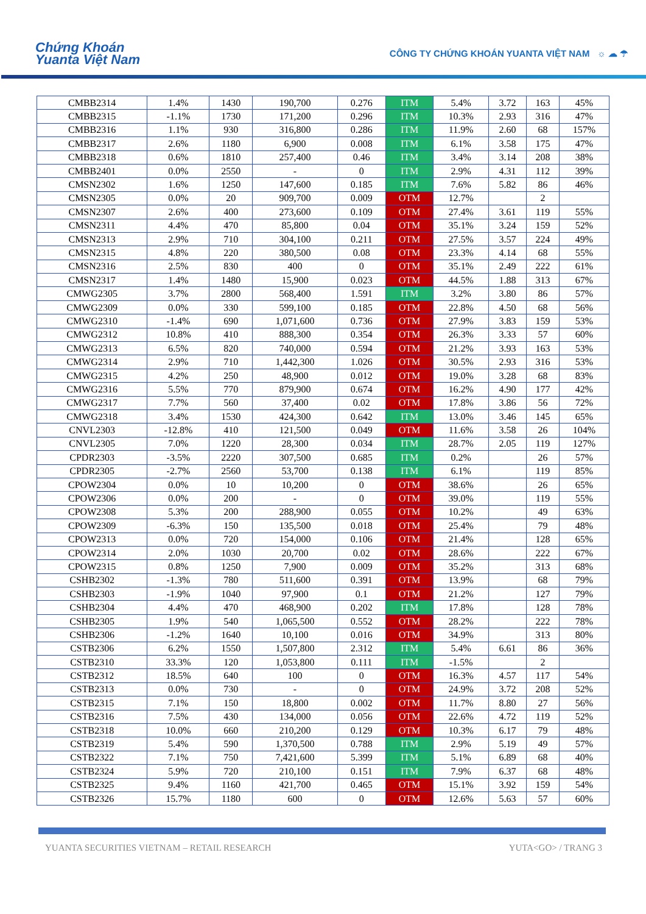Chứng Khoán
Yuanta Việt Nam
CÔNG TY CHỨNG KHOÁN YUANTA VIỆT NAM ☼ ☁ ☂
| CMBB2314 | 1.4% | 1430 | 190,700 | 0.276 | ITM | 5.4% | 3.72 | 163 | 45% |
| CMBB2315 | -1.1% | 1730 | 171,200 | 0.296 | ITM | 10.3% | 2.93 | 316 | 47% |
| CMBB2316 | 1.1% | 930 | 316,800 | 0.286 | ITM | 11.9% | 2.60 | 68 | 157% |
| CMBB2317 | 2.6% | 1180 | 6,900 | 0.008 | ITM | 6.1% | 3.58 | 175 | 47% |
| CMBB2318 | 0.6% | 1810 | 257,400 | 0.46 | ITM | 3.4% | 3.14 | 208 | 38% |
| CMBB2401 | 0.0% | 2550 | - | 0 | ITM | 2.9% | 4.31 | 112 | 39% |
| CMSN2302 | 1.6% | 1250 | 147,600 | 0.185 | ITM | 7.6% | 5.82 | 86 | 46% |
| CMSN2305 | 0.0% | 20 | 909,700 | 0.009 | OTM | 12.7% | | 2 | |
| CMSN2307 | 2.6% | 400 | 273,600 | 0.109 | OTM | 27.4% | 3.61 | 119 | 55% |
| CMSN2311 | 4.4% | 470 | 85,800 | 0.04 | OTM | 35.1% | 3.24 | 159 | 52% |
| CMSN2313 | 2.9% | 710 | 304,100 | 0.211 | OTM | 27.5% | 3.57 | 224 | 49% |
| CMSN2315 | 4.8% | 220 | 380,500 | 0.08 | OTM | 23.3% | 4.14 | 68 | 55% |
| CMSN2316 | 2.5% | 830 | 400 | 0 | OTM | 35.1% | 2.49 | 222 | 61% |
| CMSN2317 | 1.4% | 1480 | 15,900 | 0.023 | OTM | 44.5% | 1.88 | 313 | 67% |
| CMWG2305 | 3.7% | 2800 | 568,400 | 1.591 | ITM | 3.2% | 3.80 | 86 | 57% |
| CMWG2309 | 0.0% | 330 | 599,100 | 0.185 | OTM | 22.8% | 4.50 | 68 | 56% |
| CMWG2310 | -1.4% | 690 | 1,071,600 | 0.736 | OTM | 27.9% | 3.83 | 159 | 53% |
| CMWG2312 | 10.8% | 410 | 888,300 | 0.354 | OTM | 26.3% | 3.33 | 57 | 60% |
| CMWG2313 | 6.5% | 820 | 740,000 | 0.594 | OTM | 21.2% | 3.93 | 163 | 53% |
| CMWG2314 | 2.9% | 710 | 1,442,300 | 1.026 | OTM | 30.5% | 2.93 | 316 | 53% |
| CMWG2315 | 4.2% | 250 | 48,900 | 0.012 | OTM | 19.0% | 3.28 | 68 | 83% |
| CMWG2316 | 5.5% | 770 | 879,900 | 0.674 | OTM | 16.2% | 4.90 | 177 | 42% |
| CMWG2317 | 7.7% | 560 | 37,400 | 0.02 | OTM | 17.8% | 3.86 | 56 | 72% |
| CMWG2318 | 3.4% | 1530 | 424,300 | 0.642 | ITM | 13.0% | 3.46 | 145 | 65% |
| CNVL2303 | -12.8% | 410 | 121,500 | 0.049 | OTM | 11.6% | 3.58 | 26 | 104% |
| CNVL2305 | 7.0% | 1220 | 28,300 | 0.034 | ITM | 28.7% | 2.05 | 119 | 127% |
| CPDR2303 | -3.5% | 2220 | 307,500 | 0.685 | ITM | 0.2% | | 26 | 57% |
| CPDR2305 | -2.7% | 2560 | 53,700 | 0.138 | ITM | 6.1% | | 119 | 85% |
| CPOW2304 | 0.0% | 10 | 10,200 | 0 | OTM | 38.6% | | 26 | 65% |
| CPOW2306 | 0.0% | 200 | - | 0 | OTM | 39.0% | | 119 | 55% |
| CPOW2308 | 5.3% | 200 | 288,900 | 0.055 | OTM | 10.2% | | 49 | 63% |
| CPOW2309 | -6.3% | 150 | 135,500 | 0.018 | OTM | 25.4% | | 79 | 48% |
| CPOW2313 | 0.0% | 720 | 154,000 | 0.106 | OTM | 21.4% | | 128 | 65% |
| CPOW2314 | 2.0% | 1030 | 20,700 | 0.02 | OTM | 28.6% | | 222 | 67% |
| CPOW2315 | 0.8% | 1250 | 7,900 | 0.009 | OTM | 35.2% | | 313 | 68% |
| CSHB2302 | -1.3% | 780 | 511,600 | 0.391 | OTM | 13.9% | | 68 | 79% |
| CSHB2303 | -1.9% | 1040 | 97,900 | 0.1 | OTM | 21.2% | | 127 | 79% |
| CSHB2304 | 4.4% | 470 | 468,900 | 0.202 | ITM | 17.8% | | 128 | 78% |
| CSHB2305 | 1.9% | 540 | 1,065,500 | 0.552 | OTM | 28.2% | | 222 | 78% |
| CSHB2306 | -1.2% | 1640 | 10,100 | 0.016 | OTM | 34.9% | | 313 | 80% |
| CSTB2306 | 6.2% | 1550 | 1,507,800 | 2.312 | ITM | 5.4% | 6.61 | 86 | 36% |
| CSTB2310 | 33.3% | 120 | 1,053,800 | 0.111 | ITM | -1.5% | | 2 | |
| CSTB2312 | 18.5% | 640 | 100 | 0 | OTM | 16.3% | 4.57 | 117 | 54% |
| CSTB2313 | 0.0% | 730 | - | 0 | OTM | 24.9% | 3.72 | 208 | 52% |
| CSTB2315 | 7.1% | 150 | 18,800 | 0.002 | OTM | 11.7% | 8.80 | 27 | 56% |
| CSTB2316 | 7.5% | 430 | 134,000 | 0.056 | OTM | 22.6% | 4.72 | 119 | 52% |
| CSTB2318 | 10.0% | 660 | 210,200 | 0.129 | OTM | 10.3% | 6.17 | 79 | 48% |
| CSTB2319 | 5.4% | 590 | 1,370,500 | 0.788 | ITM | 2.9% | 5.19 | 49 | 57% |
| CSTB2322 | 7.1% | 750 | 7,421,600 | 5.399 | ITM | 5.1% | 6.89 | 68 | 40% |
| CSTB2324 | 5.9% | 720 | 210,100 | 0.151 | ITM | 7.9% | 6.37 | 68 | 48% |
| CSTB2325 | 9.4% | 1160 | 421,700 | 0.465 | OTM | 15.1% | 3.92 | 159 | 54% |
| CSTB2326 | 15.7% | 1180 | 600 | 0 | OTM | 12.6% | 5.63 | 57 | 60% |
YUANTA SECURITIES VIETNAM – RETAIL RESEARCH YUTA<GO> / TRANG 3